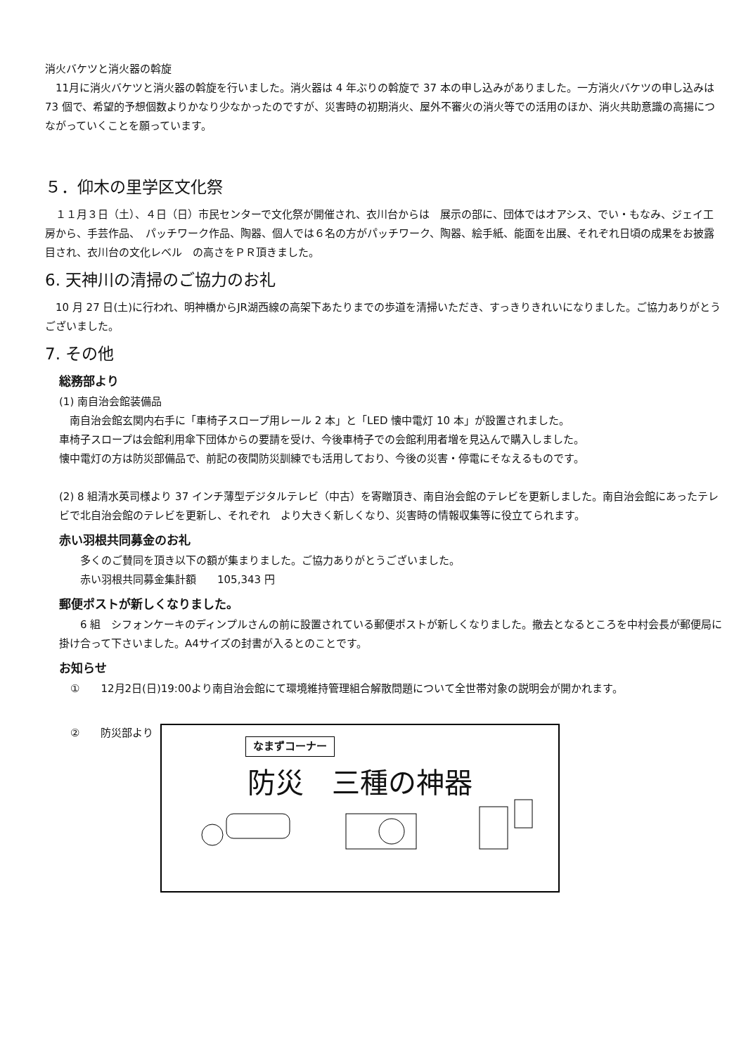消火バケツと消火器の斡旋
　11月に消火バケツと消火器の斡旋を行いました。消火器は 4 年ぶりの斡旋で 37 本の申し込みがありました。一方消火バケツの申し込みは 73 個で、希望的予想個数よりかなり少なかったのですが、災害時の初期消火、屋外不審火の消火等での活用のほか、消火共助意識の高揚につながっていくことを願っています。
５．仰木の里学区文化祭
　１１月３日（土）、４日（日）市民センターで文化祭が開催され、衣川台からは　展示の部に、団体ではオアシス、でい・もなみ、ジェイ工房から、手芸作品、　パッチワーク作品、陶器、個人では６名の方がパッチワーク、陶器、絵手紙、能面を出展、それぞれ日頃の成果をお披露目され、衣川台の文化レベル　の高さをＰＲ頂きました。
6. 天神川の清掃のご協力のお礼
　10 月 27 日(土)に行われ、明神橋からJR湖西線の高架下あたりまでの歩道を清掃いただき、すっきりきれいになりました。ご協力ありがとうございました。
7. その他
総務部より
(1) 南自治会館装備品
　南自治会館玄関内右手に「車椅子スロープ用レール 2 本」と「LED 懐中電灯 10 本」が設置されました。
車椅子スロープは会館利用傘下団体からの要請を受け、今後車椅子での会館利用者増を見込んで購入しました。
懐中電灯の方は防災部備品で、前記の夜間防災訓練でも活用しており、今後の災害・停電にそなえるものです。
(2) 8 組清水英司様より 37 インチ薄型デジタルテレビ（中古）を寄贈頂き、南自治会館のテレビを更新しました。南自治会館にあったテレビで北自治会館のテレビを更新し、それぞれ　より大きく新しくなり、災害時の情報収集等に役立てられます。
赤い羽根共同募金のお礼
　　多くのご賛同を頂き以下の額が集まりました。ご協力ありがとうございました。
　　赤い羽根共同募金集計額　　105,343 円
郵便ポストが新しくなりました。
　　6 組　シフォンケーキのディンプルさんの前に設置されている郵便ポストが新しくなりました。撤去となるところを中村会長が郵便局に掛け合って下さいました。A4サイズの封書が入るとのことです。
お知らせ
①　　12月2日(日)19:00より南自治会館にて環境維持管理組合解散問題について全世帯対象の説明会が開かれます。
②　　防災部より
なまずコーナー
防災　三種の神器